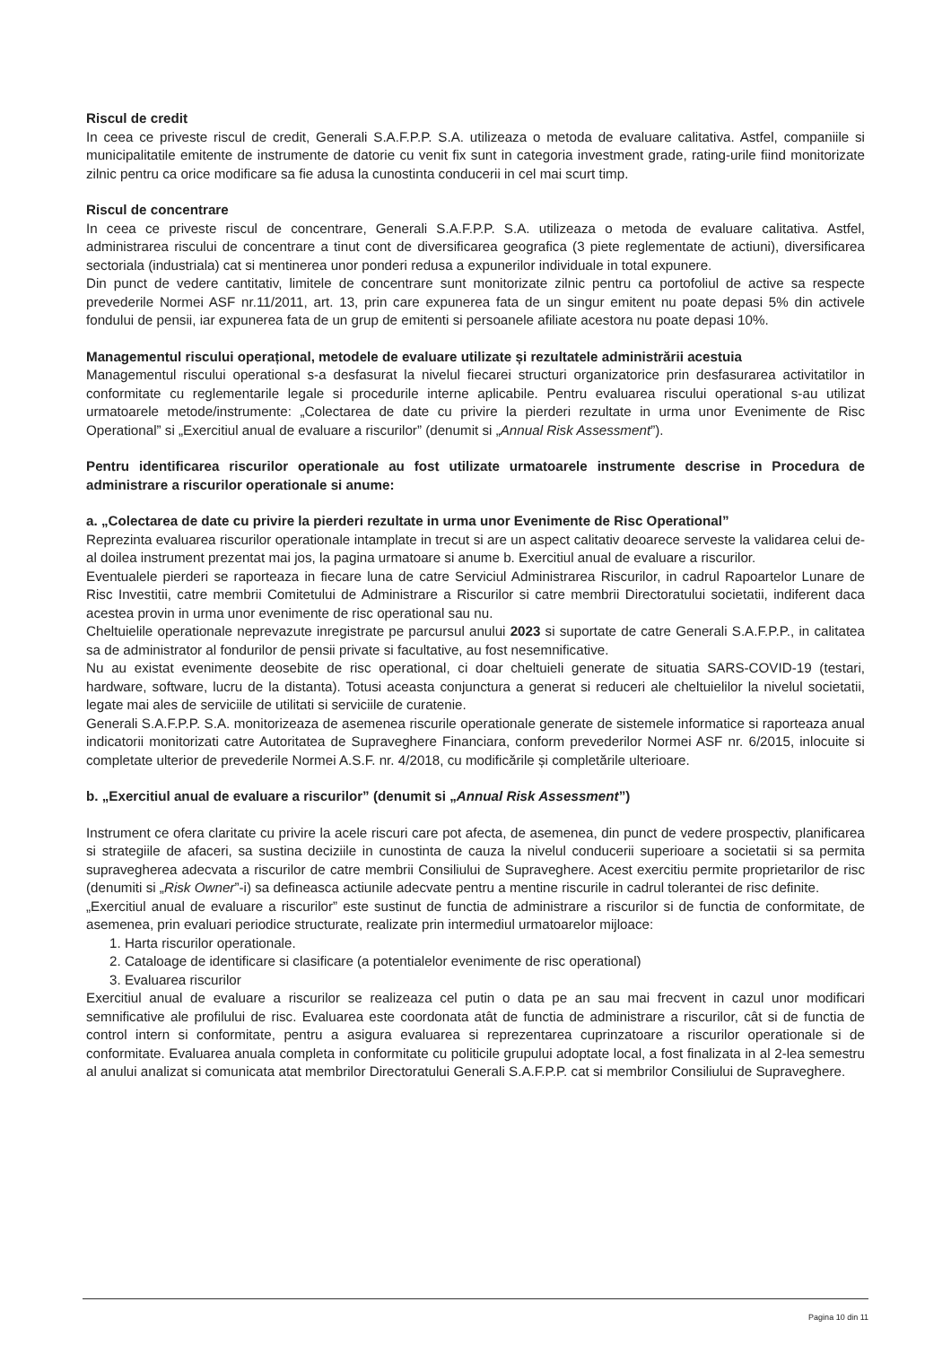Riscul de credit
In ceea ce priveste riscul de credit, Generali S.A.F.P.P. S.A. utilizeaza o metoda de evaluare calitativa. Astfel, companiile si municipalitatile emitente de instrumente de datorie cu venit fix sunt in categoria investment grade, rating-urile fiind monitorizate zilnic pentru ca orice modificare sa fie adusa la cunostinta conducerii in cel mai scurt timp.
Riscul de concentrare
In ceea ce priveste riscul de concentrare, Generali S.A.F.P.P. S.A. utilizeaza o metoda de evaluare calitativa. Astfel, administrarea riscului de concentrare a tinut cont de diversificarea geografica (3 piete reglementate de actiuni), diversificarea sectoriala (industriala) cat si mentinerea unor ponderi redusa a expunerilor individuale in total expunere.
Din punct de vedere cantitativ, limitele de concentrare sunt monitorizate zilnic pentru ca portofoliul de active sa respecte prevederile Normei ASF nr.11/2011, art. 13, prin care expunerea fata de un singur emitent nu poate depasi 5% din activele fondului de pensii, iar expunerea fata de un grup de emitenti si persoanele afiliate acestora nu poate depasi 10%.
Managementul riscului operațional, metodele de evaluare utilizate și rezultatele administrării acestuia
Managementul riscului operational s-a desfasurat la nivelul fiecarei structuri organizatorice prin desfasurarea activitatilor in conformitate cu reglementarile legale si procedurile interne aplicabile. Pentru evaluarea riscului operational s-au utilizat urmatoarele metode/instrumente: „Colectarea de date cu privire la pierderi rezultate in urma unor Evenimente de Risc Operational” si „Exercitiul anual de evaluare a riscurilor” (denumit si „Annual Risk Assessment”).
Pentru identificarea riscurilor operationale au fost utilizate urmatoarele instrumente descrise in Procedura de administrare a riscurilor operationale si anume:
a. „Colectarea de date cu privire la pierderi rezultate in urma unor Evenimente de Risc Operational”
Reprezinta evaluarea riscurilor operationale intamplate in trecut si are un aspect calitativ deoarece serveste la validarea celui de-al doilea instrument prezentat mai jos, la pagina urmatoare si anume b. Exercitiul anual de evaluare a riscurilor.
Eventualele pierderi se raporteaza in fiecare luna de catre Serviciul Administrarea Riscurilor, in cadrul Rapoartelor Lunare de Risc Investitii, catre membrii Comitetului de Administrare a Riscurilor si catre membrii Directoratului societatii, indiferent daca acestea provin in urma unor evenimente de risc operational sau nu.
Cheltuielile operationale neprevazute inregistrate pe parcursul anului 2023 si suportate de catre Generali S.A.F.P.P., in calitatea sa de administrator al fondurilor de pensii private si facultative, au fost nesemnificative.
Nu au existat evenimente deosebite de risc operational, ci doar cheltuieli generate de situatia SARS-COVID-19 (testari, hardware, software, lucru de la distanta). Totusi aceasta conjunctura a generat si reduceri ale cheltuielilor la nivelul societatii, legate mai ales de serviciile de utilitati si serviciile de curatenie.
Generali S.A.F.P.P. S.A. monitorizeaza de asemenea riscurile operationale generate de sistemele informatice si raporteaza anual indicatorii monitorizati catre Autoritatea de Supraveghere Financiara, conform prevederilor Normei ASF nr. 6/2015, inlocuite si completate ulterior de prevederile Normei A.S.F. nr. 4/2018, cu modificările și completările ulterioare.
b. „Exercitiul anual de evaluare a riscurilor” (denumit si „Annual Risk Assessment”)
Instrument ce ofera claritate cu privire la acele riscuri care pot afecta, de asemenea, din punct de vedere prospectiv, planificarea si strategiile de afaceri, sa sustina deciziile in cunostinta de cauza la nivelul conducerii superioare a societatii si sa permita supravegherea adecvata a riscurilor de catre membrii Consiliului de Supraveghere. Acest exercitiu permite proprietarilor de risc (denumiti si „Risk Owner”-i) sa defineasca actiunile adecvate pentru a mentine riscurile in cadrul tolerantei de risc definite.
„Exercitiul anual de evaluare a riscurilor” este sustinut de functia de administrare a riscurilor si de functia de conformitate, de asemenea, prin evaluari periodice structurate, realizate prin intermediul urmatoarelor mijloace:
1. Harta riscurilor operationale.
2. Cataloage de identificare si clasificare (a potentialelor evenimente de risc operational)
3. Evaluarea riscurilor
Exercitiul anual de evaluare a riscurilor se realizeaza cel putin o data pe an sau mai frecvent in cazul unor modificari semnificative ale profilului de risc. Evaluarea este coordonata atât de functia de administrare a riscurilor, cât si de functia de control intern si conformitate, pentru a asigura evaluarea si reprezentarea cuprinzatoare a riscurilor operationale si de conformitate. Evaluarea anuala completa in conformitate cu politicile grupului adoptate local, a fost finalizata in al 2-lea semestru al anului analizat si comunicata atat membrilor Directoratului Generali S.A.F.P.P. cat si membrilor Consiliului de Supraveghere.
Pagina 10 din 11